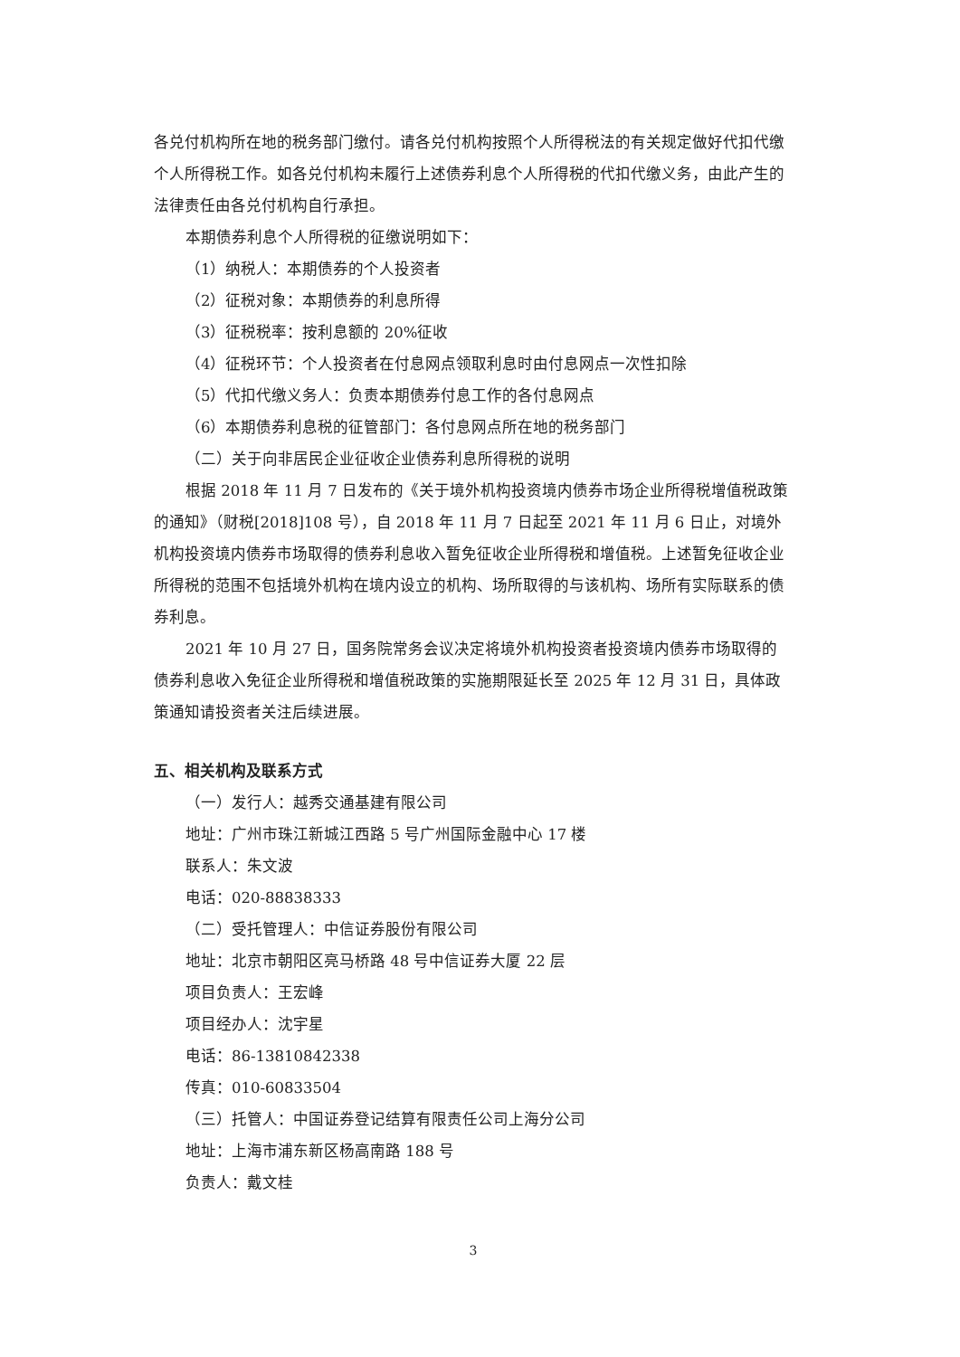各兑付机构所在地的税务部门缴付。请各兑付机构按照个人所得税法的有关规定做好代扣代缴个人所得税工作。如各兑付机构未履行上述债券利息个人所得税的代扣代缴义务，由此产生的法律责任由各兑付机构自行承担。
本期债券利息个人所得税的征缴说明如下：
（1）纳税人：本期债券的个人投资者
（2）征税对象：本期债券的利息所得
（3）征税税率：按利息额的 20%征收
（4）征税环节：个人投资者在付息网点领取利息时由付息网点一次性扣除
（5）代扣代缴义务人：负责本期债券付息工作的各付息网点
（6）本期债券利息税的征管部门：各付息网点所在地的税务部门
（二）关于向非居民企业征收企业债券利息所得税的说明
根据 2018 年 11 月 7 日发布的《关于境外机构投资境内债券市场企业所得税增值税政策的通知》（财税[2018]108 号），自 2018 年 11 月 7 日起至 2021 年 11 月 6 日止，对境外机构投资境内债券市场取得的债券利息收入暂免征收企业所得税和增值税。上述暂免征收企业所得税的范围不包括境外机构在境内设立的机构、场所取得的与该机构、场所有实际联系的债券利息。
2021 年 10 月 27 日，国务院常务会议决定将境外机构投资者投资境内债券市场取得的债券利息收入免征企业所得税和增值税政策的实施期限延长至 2025 年 12 月 31 日，具体政策通知请投资者关注后续进展。
五、相关机构及联系方式
（一）发行人：越秀交通基建有限公司
地址：广州市珠江新城江西路 5 号广州国际金融中心 17 楼
联系人：朱文波
电话：020-88838333
（二）受托管理人：中信证券股份有限公司
地址：北京市朝阳区亮马桥路 48 号中信证券大厦 22 层
项目负责人：王宏峰
项目经办人：沈宇星
电话：86-13810842338
传真：010-60833504
（三）托管人：中国证券登记结算有限责任公司上海分公司
地址：上海市浦东新区杨高南路 188 号
负责人：戴文桂
3